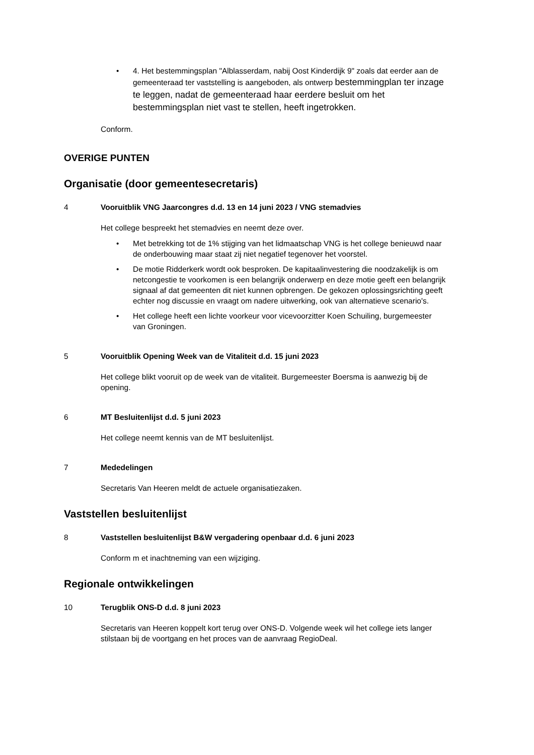• 4. Het bestemmingsplan "Alblasserdam, nabij Oost Kinderdijk 9" zoals dat eerder aan de gemeenteraad ter vaststelling is aangeboden, als ontwerp bestemmingplan ter inzage te leggen, nadat de gemeenteraad haar eerdere besluit om het bestemmingsplan niet vast te stellen, heeft ingetrokken.
Conform.
OVERIGE PUNTEN
Organisatie (door gemeentesecretaris)
4 Vooruitblik VNG Jaarcongres d.d. 13 en 14 juni 2023 / VNG stemadvies
Het college bespreekt het stemadvies en neemt deze over.
• Met betrekking tot de 1% stijging van het lidmaatschap VNG is het college benieuwd naar de onderbouwing maar staat zij niet negatief tegenover het voorstel.
• De motie Ridderkerk wordt ook besproken. De kapitaalinvestering die noodzakelijk is om netcongestie te voorkomen is een belangrijk onderwerp en deze motie geeft een belangrijk signaal af dat gemeenten dit niet kunnen opbrengen. De gekozen oplossingsrichting geeft echter nog discussie en vraagt om nadere uitwerking, ook van alternatieve scenario's.
• Het college heeft een lichte voorkeur voor vicevoorzitter Koen Schuiling, burgemeester van Groningen.
5 Vooruitblik Opening Week van de Vitaliteit d.d. 15 juni 2023
Het college blikt vooruit op de week van de vitaliteit. Burgemeester Boersma is aanwezig bij de opening.
6 MT Besluitenlijst d.d. 5 juni 2023
Het college neemt kennis van de MT besluitenlijst.
7 Mededelingen
Secretaris Van Heeren meldt de actuele organisatiezaken.
Vaststellen besluitenlijst
8 Vaststellen besluitenlijst B&W vergadering openbaar d.d. 6 juni 2023
Conform m et inachtneming van een wijziging.
Regionale ontwikkelingen
10 Terugblik ONS-D d.d. 8 juni 2023
Secretaris van Heeren koppelt kort terug over ONS-D. Volgende week wil het college iets langer stilstaan bij de voortgang en het proces van de aanvraag RegioDeal.